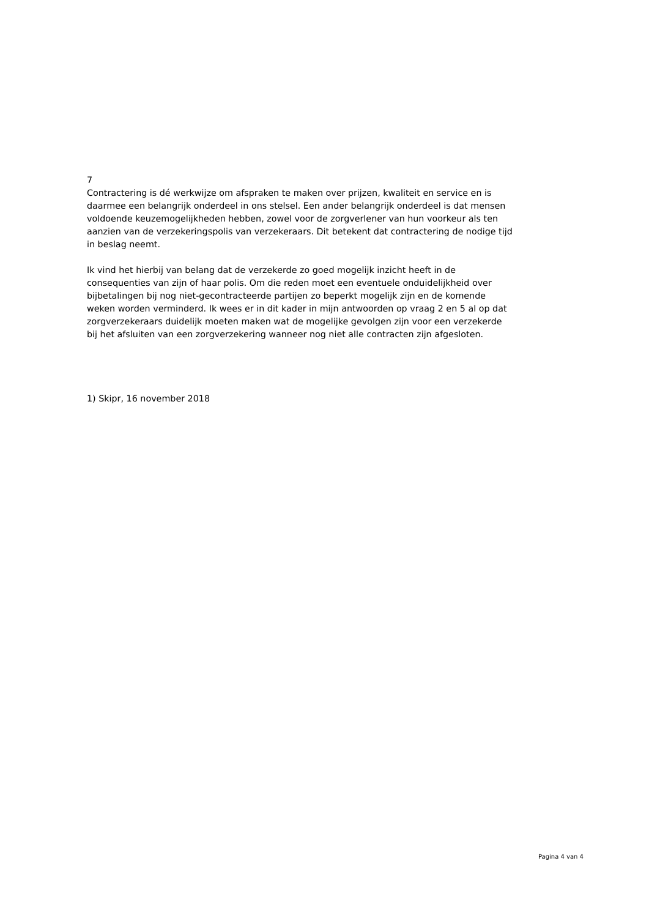7
Contractering is dé werkwijze om afspraken te maken over prijzen, kwaliteit en service en is daarmee een belangrijk onderdeel in ons stelsel. Een ander belangrijk onderdeel is dat mensen voldoende keuzemogelijkheden hebben, zowel voor de zorgverlener van hun voorkeur als ten aanzien van de verzekeringspolis van verzekeraars. Dit betekent dat contractering de nodige tijd in beslag neemt.
Ik vind het hierbij van belang dat de verzekerde zo goed mogelijk inzicht heeft in de consequenties van zijn of haar polis. Om die reden moet een eventuele onduidelijkheid over bijbetalingen bij nog niet-gecontracteerde partijen zo beperkt mogelijk zijn en de komende weken worden verminderd. Ik wees er in dit kader in mijn antwoorden op vraag 2 en 5 al op dat zorgverzekeraars duidelijk moeten maken wat de mogelijke gevolgen zijn voor een verzekerde bij het afsluiten van een zorgverzekering wanneer nog niet alle contracten zijn afgesloten.
1) Skipr, 16 november 2018
Pagina 4 van 4